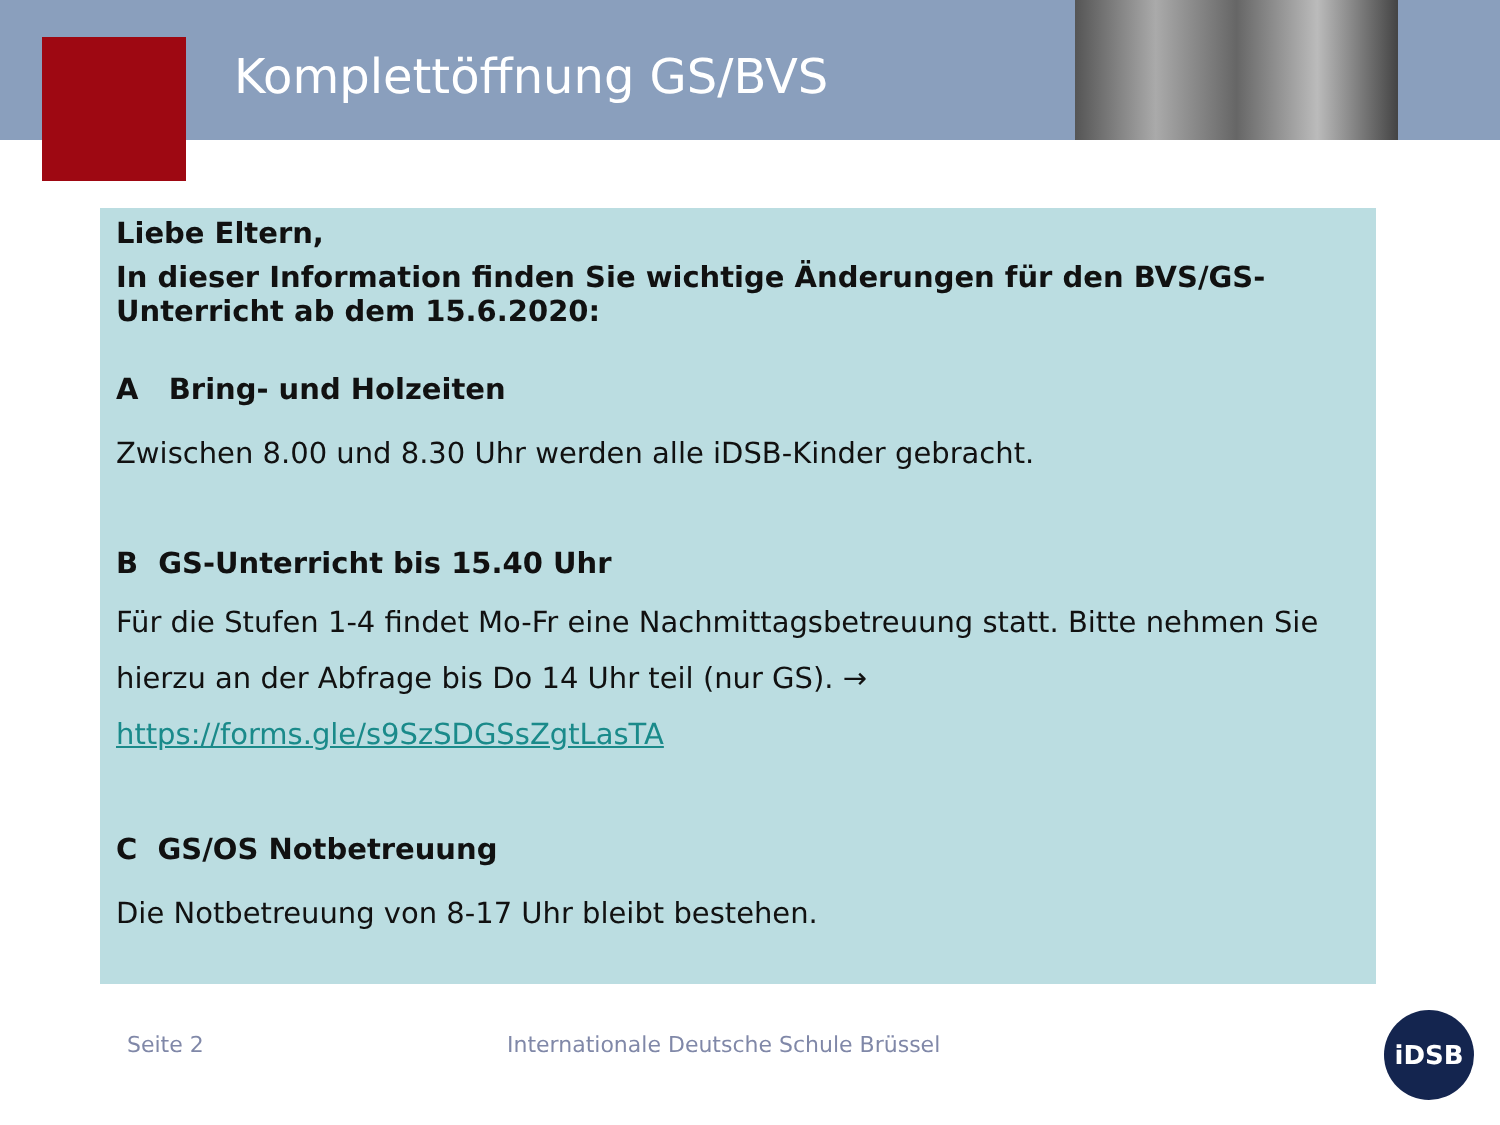Komplettöffnung GS/BVS
Liebe Eltern,
In dieser Information finden Sie wichtige Änderungen für den BVS/GS-Unterricht ab dem 15.6.2020:
A Bring- und Holzeiten
Zwischen 8.00 und 8.30 Uhr werden alle iDSB-Kinder gebracht.
B GS-Unterricht bis 15.40 Uhr
Für die Stufen 1-4 findet Mo-Fr eine Nachmittagsbetreuung statt. Bitte nehmen Sie hierzu an der Abfrage bis Do 14 Uhr teil (nur GS). →
https://forms.gle/s9SzSDGSsZgtLasTA
C GS/OS Notbetreuung
Die Notbetreuung von 8-17 Uhr bleibt bestehen.
Seite 2
Internationale Deutsche Schule Brüssel
iDSB